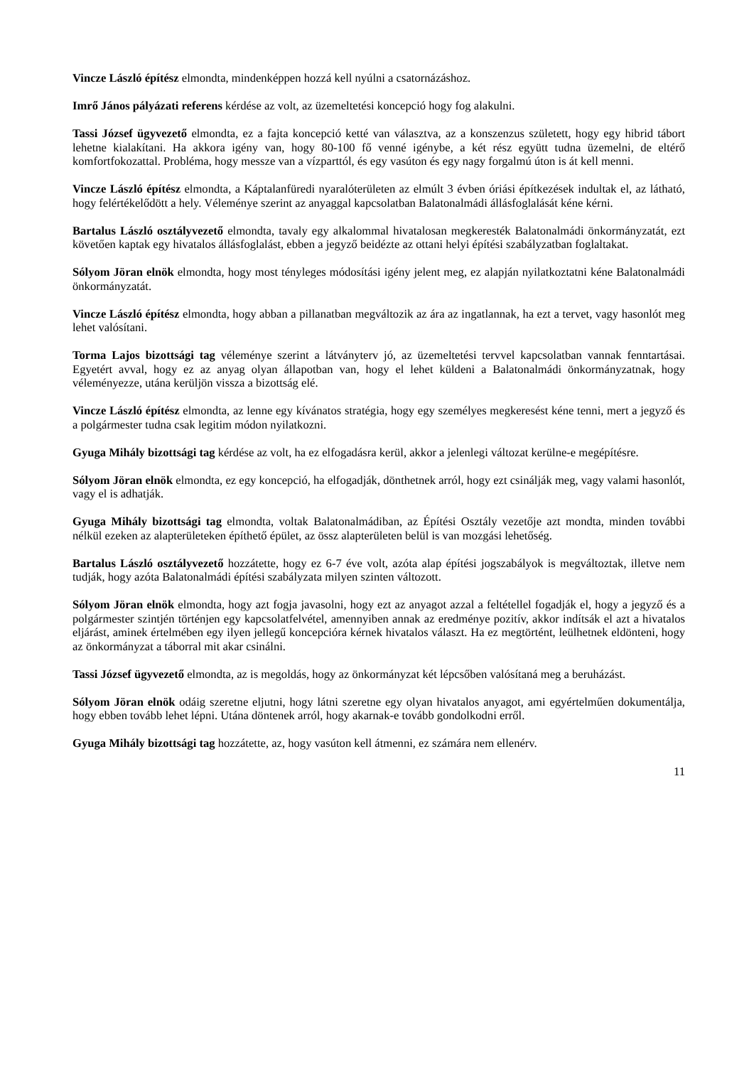Vincze László építész elmondta, mindenképpen hozzá kell nyúlni a csatornázáshoz.
Imrő János pályázati referens kérdése az volt, az üzemeltetési koncepció hogy fog alakulni.
Tassi József ügyvezető elmondta, ez a fajta koncepció ketté van választva, az a konszenzus született, hogy egy hibrid tábort lehetne kialakítani. Ha akkora igény van, hogy 80-100 fő venné igénybe, a két rész együtt tudna üzemelni, de eltérő komfortfokozattal. Probléma, hogy messze van a vízparttól, és egy vasúton és egy nagy forgalmú úton is át kell menni.
Vincze László építész elmondta, a Káptalanfüredi nyaralóterületen az elmúlt 3 évben óriási építkezések indultak el, az látható, hogy felértékelődött a hely. Véleménye szerint az anyaggal kapcsolatban Balatonalmádi állásfoglalását kéne kérni.
Bartalus László osztályvezető elmondta, tavaly egy alkalommal hivatalosan megkeresték Balatonalmádi önkormányzatát, ezt követően kaptak egy hivatalos állásfoglalást, ebben a jegyző beidézte az ottani helyi építési szabályzatban foglaltakat.
Sólyom Jöran elnök elmondta, hogy most tényleges módosítási igény jelent meg, ez alapján nyilatkoztatni kéne Balatonalmádi önkormányzatát.
Vincze László építész elmondta, hogy abban a pillanatban megváltozik az ára az ingatlannak, ha ezt a tervet, vagy hasonlót meg lehet valósítani.
Torma Lajos bizottsági tag véleménye szerint a látványterv jó, az üzemeltetési tervvel kapcsolatban vannak fenntartásai. Egyetért avval, hogy ez az anyag olyan állapotban van, hogy el lehet küldeni a Balatonalmádi önkormányzatnak, hogy véleményezze, utána kerüljön vissza a bizottság elé.
Vincze László építész elmondta, az lenne egy kívánatos stratégia, hogy egy személyes megkeresést kéne tenni, mert a jegyző és a polgármester tudna csak legitim módon nyilatkozni.
Gyuga Mihály bizottsági tag kérdése az volt, ha ez elfogadásra kerül, akkor a jelenlegi változat kerülne-e megépítésre.
Sólyom Jöran elnök elmondta, ez egy koncepció, ha elfogadják, dönthetnek arról, hogy ezt csinálják meg, vagy valami hasonlót, vagy el is adhatják.
Gyuga Mihály bizottsági tag elmondta, voltak Balatonalmádiban, az Építési Osztály vezetője azt mondta, minden további nélkül ezeken az alapterületeken építhető épület, az össz alapterületen belül is van mozgási lehetőség.
Bartalus László osztályvezető hozzátette, hogy ez 6-7 éve volt, azóta alap építési jogszabályok is megváltoztak, illetve nem tudják, hogy azóta Balatonalmádi építési szabályzata milyen szinten változott.
Sólyom Jöran elnök elmondta, hogy azt fogja javasolni, hogy ezt az anyagot azzal a feltétellel fogadják el, hogy a jegyző és a polgármester szintjén történjen egy kapcsolatfelvétel, amennyiben annak az eredménye pozitív, akkor indítsák el azt a hivatalos eljárást, aminek értelmében egy ilyen jellegű koncepcióra kérnek hivatalos választ. Ha ez megtörtént, leülhetnek eldönteni, hogy az önkormányzat a táborral mit akar csinálni.
Tassi József ügyvezető elmondta, az is megoldás, hogy az önkormányzat két lépcsőben valósítaná meg a beruházást.
Sólyom Jöran elnök odáig szeretne eljutni, hogy látni szeretne egy olyan hivatalos anyagot, ami egyértelműen dokumentálja, hogy ebben tovább lehet lépni. Utána döntenek arról, hogy akarnak-e tovább gondolkodni erről.
Gyuga Mihály bizottsági tag hozzátette, az, hogy vasúton kell átmenni, ez számára nem ellenérv.
11